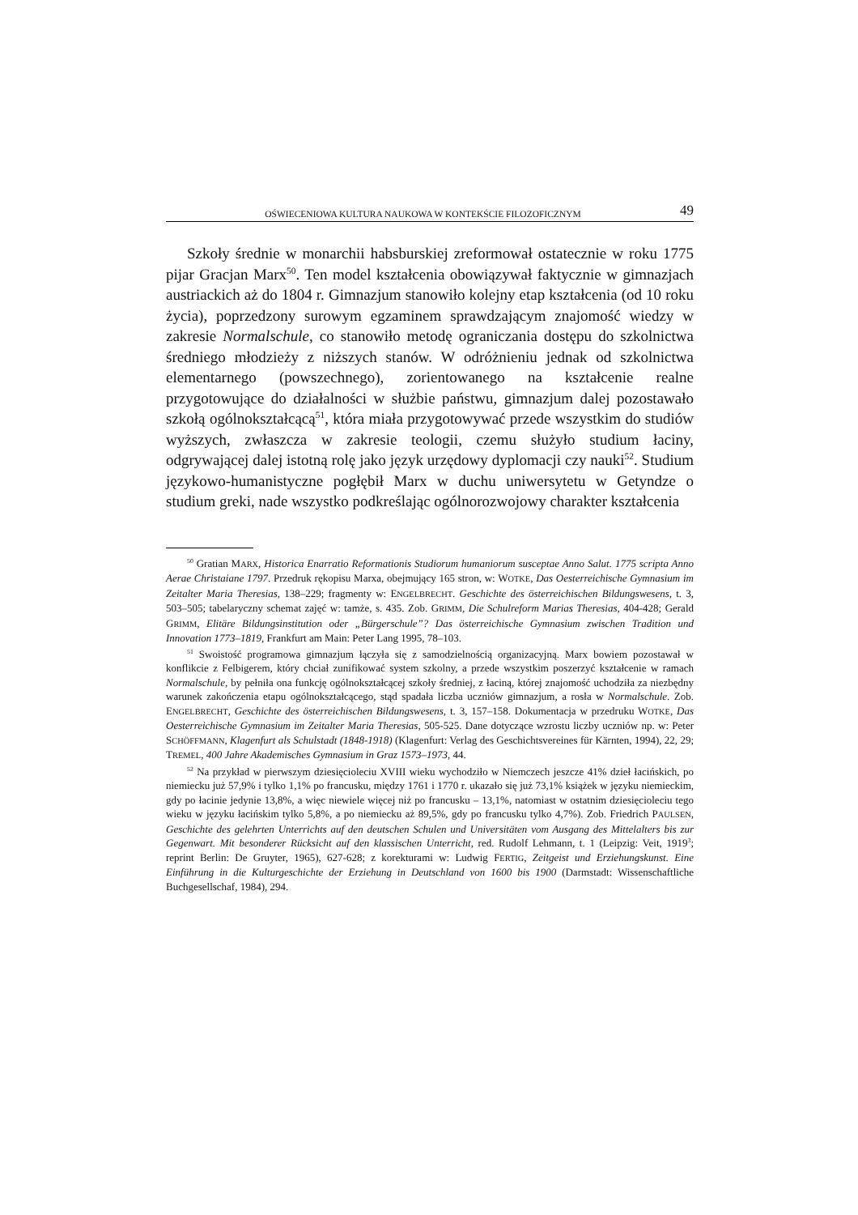OŚWIECENIOWA KULTURA NAUKOWA W KONTEKŚCIE FILOZOFICZNYM 49
Szkoły średnie w monarchii habsburskiej zreformował ostatecznie w roku 1775 pijar Gracjan Marx<sup>50</sup>. Ten model kształcenia obowiązywał faktycznie w gimnazjach austriackich aż do 1804 r. Gimnazjum stanowiło kolejny etap kształcenia (od 10 roku życia), poprzedzony surowym egzaminem sprawdzającym znajomość wiedzy w zakresie Normalschule, co stanowiło metodę ograniczania dostępu do szkolnictwa średniego młodzieży z niższych stanów. W odróżnieniu jednak od szkolnictwa elementarnego (powszechnego), zorientowanego na kształcenie realne przygotowujące do działalności w służbie państwu, gimnazjum dalej pozostawało szkołą ogólnokształcącą<sup>51</sup>, która miała przygotowywać przede wszystkim do studiów wyższych, zwłaszcza w zakresie teologii, czemu służyło studium łaciny, odgrywającej dalej istotną rolę jako język urzędowy dyplomacji czy nauki<sup>52</sup>. Studium językowo-humanistyczne pogłębił Marx w duchu uniwersytetu w Getyndze o studium greki, nade wszystko podkreślając ogólnorozwojowy charakter kształcenia
<sup>50</sup> Gratian MARX, Historica Enarratio Reformationis Studiorum humaniorum susceptae Anno Salut. 1775 scripta Anno Aerae Christaiane 1797. Przedruk rękopisu Marxa, obejmujący 165 stron, w: WOTKE, Das Oesterreichische Gymnasium im Zeitalter Maria Theresias, 138–229; fragmenty w: ENGELBRECHT. Geschichte des österreichischen Bildungswesens, t. 3, 503–505; tabelaryczny schemat zajęć w: tamże, s. 435. Zob. GRIMM, Die Schulreform Marias Theresias, 404-428; Gerald GRIMM, Elitäre Bildungsinstitution oder „Bürgerschule”? Das österreichische Gymnasium zwischen Tradition und Innovation 1773–1819, Frankfurt am Main: Peter Lang 1995, 78–103.
<sup>51</sup> Swoistość programowa gimnazjum łączyła się z samodzielnością organizacyjną. Marx bowiem pozostawał w konflikcie z Felbigerem, który chciał zunifikować system szkolny, a przede wszystkim poszerzyć kształcenie w ramach Normalschule, by pełniła ona funkcję ogólnokształcącej szkoły średniej, z łaciną, której znajomość uchodziła za niezbędny warunek zakończenia etapu ogólnokształcącego, stąd spadała liczba uczniów gimnazjum, a rosła w Normalschule. Zob. ENGELBRECHT, Geschichte des österreichischen Bildungswesens, t. 3, 157–158. Dokumentacja w przedruku WOTKE, Das Oesterreichische Gymnasium im Zeitalter Maria Theresias, 505-525. Dane dotyczące wzrostu liczby uczniów np. w: Peter SCHÖFFMANN, Klagenfurt als Schulstadt (1848-1918) (Klagenfurt: Verlag des Geschichtsvereines für Kärnten, 1994), 22, 29; TREMEL, 400 Jahre Akademisches Gymnasium in Graz 1573–1973, 44.
<sup>52</sup> Na przykład w pierwszym dziesięcioleciu XVIII wieku wychodziło w Niemczech jeszcze 41% dzieł łacińskich, po niemiecku już 57,9% i tylko 1,1% po francusku, między 1761 i 1770 r. ukazało się już 73,1% książek w języku niemieckim, gdy po łacinie jedynie 13,8%, a więc niewiele więcej niż po francusku – 13,1%, natomiast w ostatnim dziesięcioleciu tego wieku w języku łacińskim tylko 5,8%, a po niemiecku aż 89,5%, gdy po francusku tylko 4,7%). Zob. Friedrich PAULSEN, Geschichte des gelehrten Unterrichts auf den deutschen Schulen und Universitäten vom Ausgang des Mittelalters bis zur Gegenwart. Mit besonderer Rücksicht auf den klassischen Unterricht, red. Rudolf Lehmann, t. 1 (Leipzig: Veit, 1919<sup>3</sup>; reprint Berlin: De Gruyter, 1965), 627-628; z korekturami w: Ludwig FERTIG, Zeitgeist und Erziehungskunst. Eine Einführung in die Kulturgeschichte der Erziehung in Deutschland von 1600 bis 1900 (Darmstadt: Wissenschaftliche Buchgesellschaf, 1984), 294.